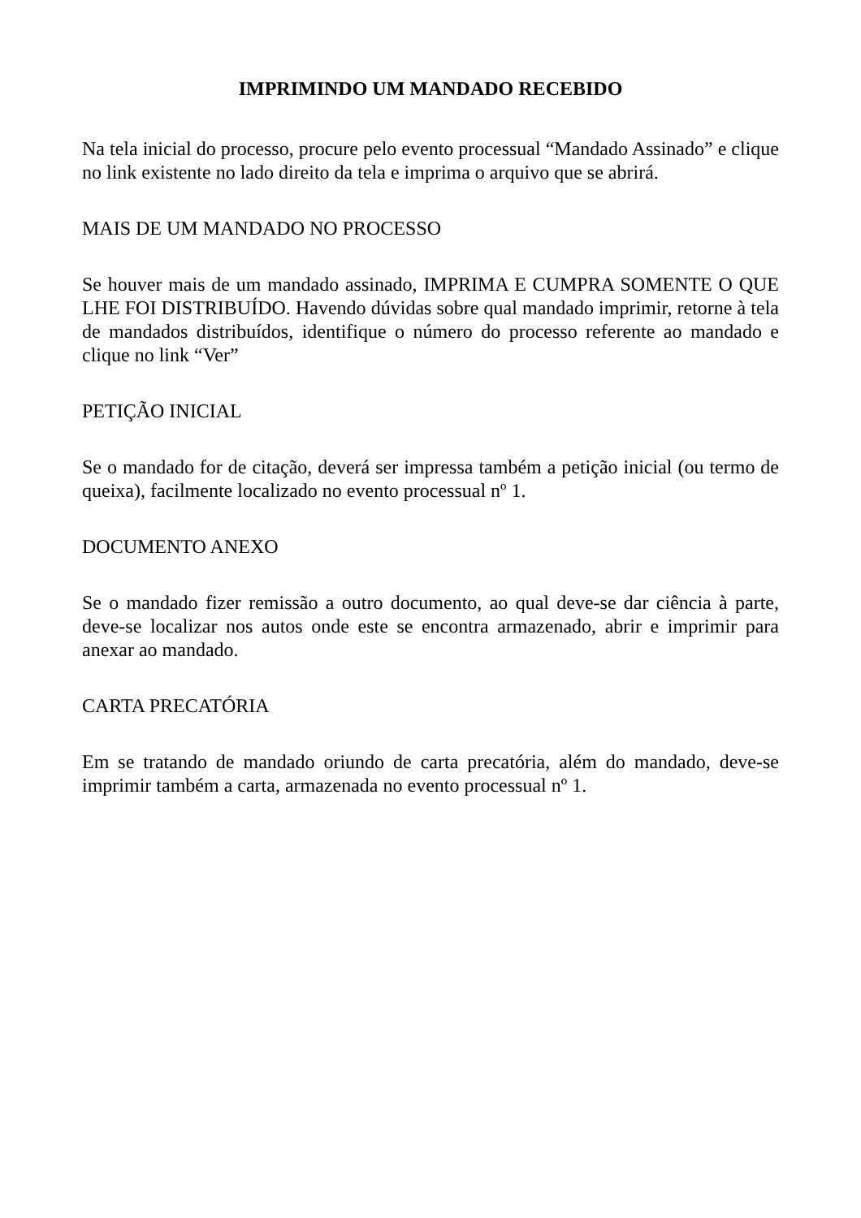IMPRIMINDO UM MANDADO RECEBIDO
Na tela inicial do processo, procure pelo evento processual “Mandado Assinado” e clique no link existente no lado direito da tela e imprima o arquivo que se abrirá.
MAIS DE UM MANDADO NO PROCESSO
Se houver mais de um mandado assinado, IMPRIMA E CUMPRA SOMENTE O QUE LHE FOI DISTRIBUÍDO. Havendo dúvidas sobre qual mandado imprimir, retorne à tela de mandados distribuídos, identifique o número do processo referente ao mandado e clique no link “Ver”
PETIÇÃO INICIAL
Se o mandado for de citação, deverá ser impressa também a petição inicial (ou termo de queixa), facilmente localizado no evento processual nº 1.
DOCUMENTO ANEXO
Se o mandado fizer remissão a outro documento, ao qual deve-se dar ciência à parte, deve-se localizar nos autos onde este se encontra armazenado, abrir e imprimir para anexar ao mandado.
CARTA PRECATÓRIA
Em se tratando de mandado oriundo de carta precatória, além do mandado, deve-se imprimir também a carta, armazenada no evento processual nº 1.